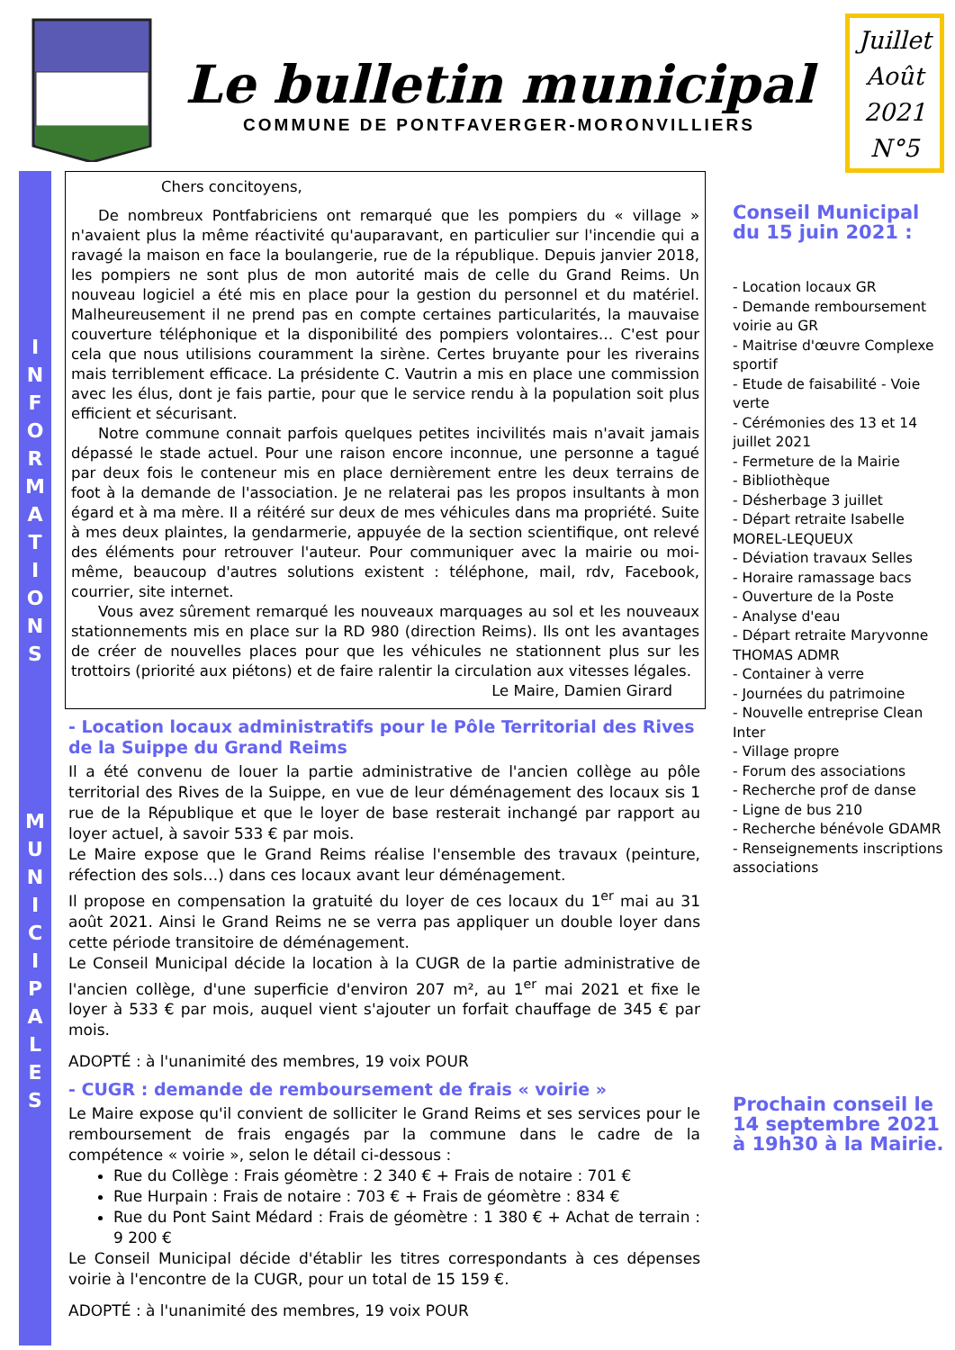Le bulletin municipal
COMMUNE DE PONTFAVERGER-MORONVILLIERS
Juillet
Août
2021
N°5
I
N
F
O
R
M
A
T
I
O
N
S
M
U
N
I
C
I
P
A
L
E
S
Chers concitoyens,
De nombreux Pontfabriciens ont remarqué que les pompiers du « village » n'avaient plus la même réactivité qu'auparavant, en particulier sur l'incendie qui a ravagé la maison en face la boulangerie, rue de la république. Depuis janvier 2018, les pompiers ne sont plus de mon autorité mais de celle du Grand Reims. Un nouveau logiciel a été mis en place pour la gestion du personnel et du matériel. Malheureusement il ne prend pas en compte certaines particularités, la mauvaise couverture téléphonique et la disponibilité des pompiers volontaires… C'est pour cela que nous utilisions couramment la sirène. Certes bruyante pour les riverains mais terriblement efficace. La présidente C. Vautrin a mis en place une commission avec les élus, dont je fais partie, pour que le service rendu à la population soit plus efficient et sécurisant.
Notre commune connait parfois quelques petites incivilités mais n'avait jamais dépassé le stade actuel. Pour une raison encore inconnue, une personne a tagué par deux fois le conteneur mis en place dernièrement entre les deux terrains de foot à la demande de l'association. Je ne relaterai pas les propos insultants à mon égard et à ma mère. Il a réitéré sur deux de mes véhicules dans ma propriété. Suite à mes deux plaintes, la gendarmerie, appuyée de la section scientifique, ont relevé des éléments pour retrouver l'auteur. Pour communiquer avec la mairie ou moi-même, beaucoup d'autres solutions existent : téléphone, mail, rdv, Facebook, courrier, site internet.
Vous avez sûrement remarqué les nouveaux marquages au sol et les nouveaux stationnements mis en place sur la RD 980 (direction Reims). Ils ont les avantages de créer de nouvelles places pour que les véhicules ne stationnent plus sur les trottoirs (priorité aux piétons) et de faire ralentir la circulation aux vitesses légales.
Le Maire, Damien Girard
- Location locaux administratifs pour le Pôle Territorial des Rives de la Suippe du Grand Reims
Il a été convenu de louer la partie administrative de l'ancien collège au pôle territorial des Rives de la Suippe, en vue de leur déménagement des locaux sis 1 rue de la République et que le loyer de base resterait inchangé par rapport au loyer actuel, à savoir 533 € par mois.
Le Maire expose que le Grand Reims réalise l'ensemble des travaux (peinture, réfection des sols…) dans ces locaux avant leur déménagement.
Il propose en compensation la gratuité du loyer de ces locaux du 1<sup>er</sup> mai au 31 août 2021. Ainsi le Grand Reims ne se verra pas appliquer un double loyer dans cette période transitoire de déménagement.
Le Conseil Municipal décide la location à la CUGR de la partie administrative de l'ancien collège, d'une superficie d'environ 207 m², au 1<sup>er</sup> mai 2021 et fixe le loyer à 533 € par mois, auquel vient s'ajouter un forfait chauffage de 345 € par mois.
ADOPTÉ : à l'unanimité des membres, 19 voix POUR
- CUGR : demande de remboursement de frais « voirie »
Le Maire expose qu'il convient de solliciter le Grand Reims et ses services pour le remboursement de frais engagés par la commune dans le cadre de la compétence « voirie », selon le détail ci-dessous :
Rue du Collège : Frais géomètre : 2 340 € + Frais de notaire : 701 €
Rue Hurpain : Frais de notaire : 703 € + Frais de géomètre : 834 €
Rue du Pont Saint Médard : Frais de géomètre : 1 380 € + Achat de terrain : 9 200 €
Le Conseil Municipal décide d'établir les titres correspondants à ces dépenses voirie à l'encontre de la CUGR, pour un total de 15 159 €.
ADOPTÉ : à l'unanimité des membres, 19 voix POUR
Conseil Municipal du 15 juin 2021 :
- Location locaux GR
- Demande remboursement voirie au GR
- Maitrise d'œuvre Complexe sportif
- Etude de faisabilité - Voie verte
- Cérémonies des 13 et 14 juillet 2021
- Fermeture de la Mairie
- Bibliothèque
- Désherbage 3 juillet
- Départ retraite Isabelle MOREL-LEQUEUX
- Déviation travaux Selles
- Horaire ramassage bacs
- Ouverture de la Poste
- Analyse d'eau
- Départ retraite Maryvonne THOMAS ADMR
- Container à verre
- Journées du patrimoine
- Nouvelle entreprise Clean Inter
- Village propre
- Forum des associations
- Recherche prof de danse
- Ligne de bus 210
- Recherche bénévole GDAMR
- Renseignements inscriptions associations
Prochain conseil le 14 septembre 2021 à 19h30 à la Mairie.